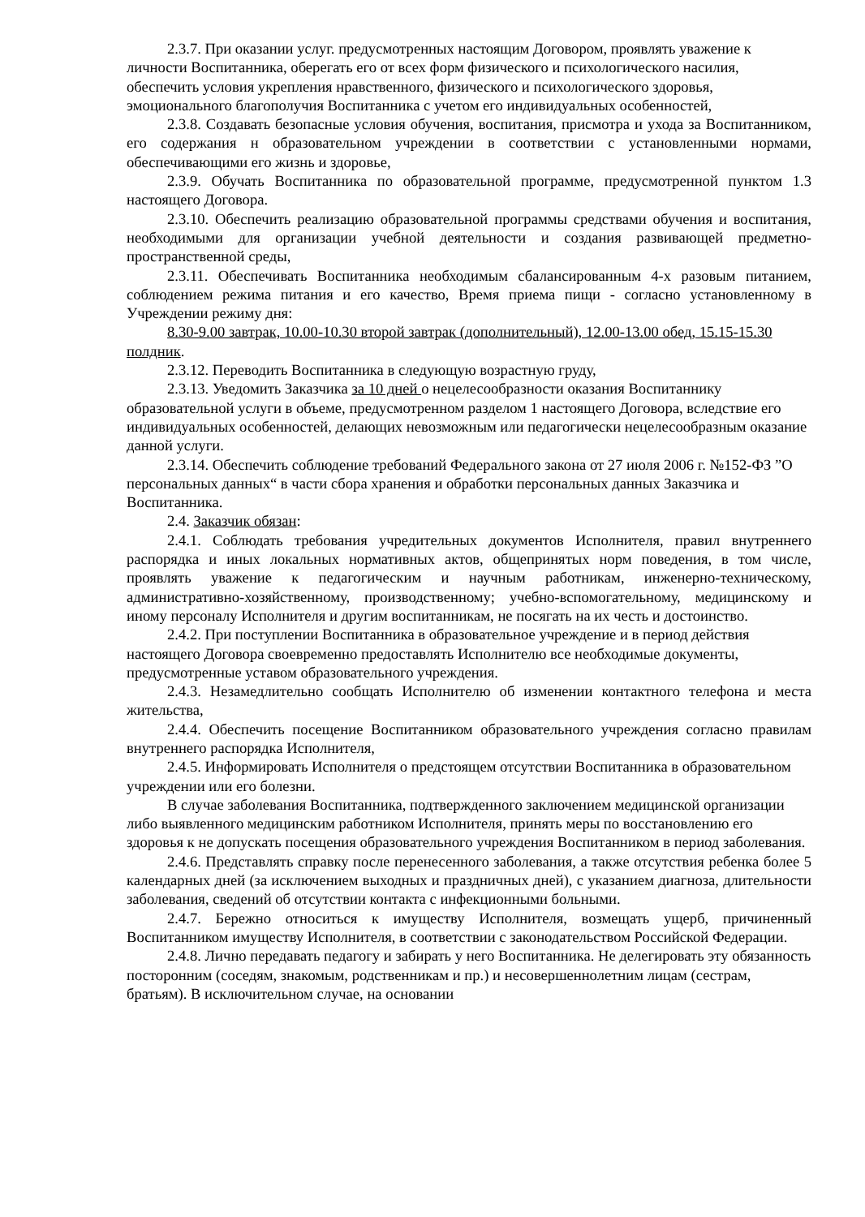2.3.7. При оказании услуг. предусмотренных настоящим Договором, проявлять уважение к личности Воспитанника, оберегать его от всех форм физического и психологического насилия, обеспечить условия укрепления нравственного, физического и психологического здоровья, эмоционального благополучия Воспитанника с учетом его индивидуальных особенностей,
2.3.8. Создавать безопасные условия обучения, воспитания, присмотра и ухода за Воспитанником, его содержания н образовательном учреждении в соответствии с установленными нормами, обеспечивающими его жизнь и здоровье,
2.3.9. Обучать Воспитанника по образовательной программе, предусмотренной пунктом 1.3 настоящего Договора.
2.3.10. Обеспечить реализацию образовательной программы средствами обучения и воспитания, необходимыми для организации учебной деятельности и создания развивающей предметно-пространственной среды,
2.3.11. Обеспечивать Воспитанника необходимым сбалансированным 4-х разовым питанием, соблюдением режима питания и его качество, Время приема пищи - согласно установленному в Учреждении режиму дня:
8.30-9.00 завтрак, 10.00-10.30 второй завтрак (дополнительный), 12.00-13.00 обед, 15.15-15.30 полдник.
2.3.12. Переводить Воспитанника в следующую возрастную груду,
2.3.13. Уведомить Заказчика за 10 дней о нецелесообразности оказания Воспитаннику образовательной услуги в объеме, предусмотренном разделом 1 настоящего Договора, вследствие его индивидуальных особенностей, делающих невозможным или педагогически нецелесообразным оказание данной услуги.
2.3.14. Обеспечить соблюдение требований Федерального закона от 27 июля 2006 г. №152-ФЗ ”О персональных данных“ в части сбора хранения и обработки персональных данных Заказчика и Воспитанника.
2.4. Заказчик обязан:
2.4.1. Соблюдать требования учредительных документов Исполнителя, правил внутреннего распорядка и иных локальных нормативных актов, общепринятых норм поведения, в том числе, проявлять уважение к педагогическим и научным работникам, инженерно-техническому, административно-хозяйственному, производственному; учебно-вспомогательному, медицинскому и иному персоналу Исполнителя и другим воспитанникам, не посягать на их честь и достоинство.
2.4.2. При поступлении Воспитанника в образовательное учреждение и в период действия настоящего Договора своевременно предоставлять Исполнителю все необходимые документы, предусмотренные уставом образовательного учреждения.
2.4.3. Незамедлительно сообщать Исполнителю об изменении контактного телефона и места жительства,
2.4.4. Обеспечить посещение Воспитанником образовательного учреждения согласно правилам внутреннего распорядка Исполнителя,
2.4.5. Информировать Исполнителя о предстоящем отсутствии Воспитанника в образовательном учреждении или его болезни.
В случае заболевания Воспитанника, подтвержденного заключением медицинской организации либо выявленного медицинским работником Исполнителя, принять меры по восстановлению его здоровья к не допускать посещения образовательного учреждения Воспитанником в период заболевания.
2.4.6. Представлять справку после перенесенного заболевания, а также отсутствия ребенка более 5 календарных дней (за исключением выходных и праздничных дней), с указанием диагноза, длительности заболевания, сведений об отсутствии контакта с инфекционными больными.
2.4.7. Бережно относиться к имуществу Исполнителя, возмещать ущерб, причиненный Воспитанником имуществу Исполнителя, в соответствии с законодательством Российской Федерации.
2.4.8. Лично передавать педагогу и забирать у него Воспитанника. Не делегировать эту обязанность посторонним (соседям, знакомым, родственникам и пр.) и несовершеннолетним лицам (сестрам, братьям). В исключительном случае, на основании